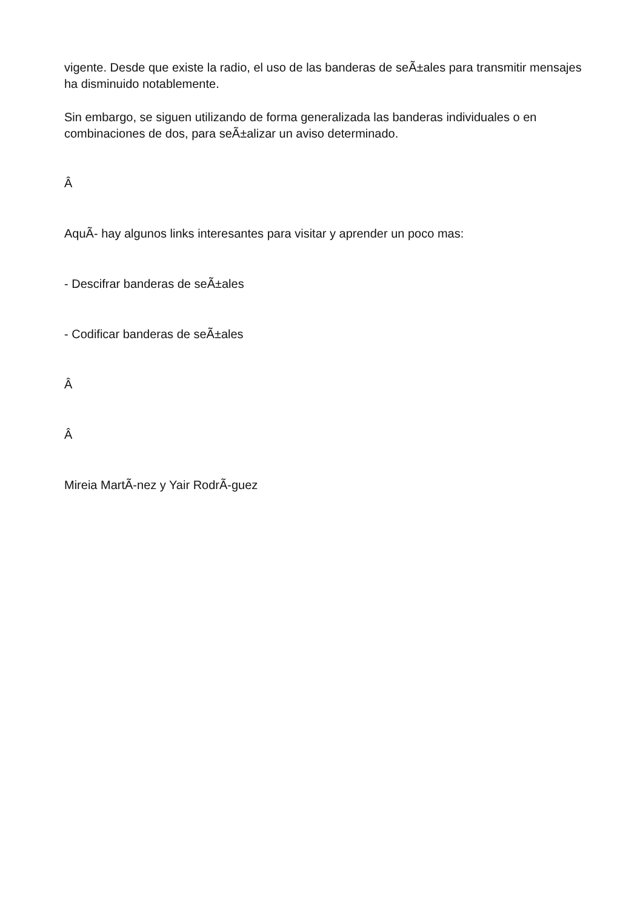vigente. Desde que existe la radio, el uso de las banderas de seÃ±ales para transmitir mensajes ha disminuido notablemente.
Sin embargo, se siguen utilizando de forma generalizada las banderas individuales o en combinaciones de dos, para seÃ±alizar un aviso determinado.
Â
AquÃ- hay algunos links interesantes para visitar y aprender un poco mas:
- Descifrar banderas de seÃ±ales
- Codificar banderas de seÃ±ales
Â
Â
Mireia MartÃ-nez y Yair RodrÃ-guez